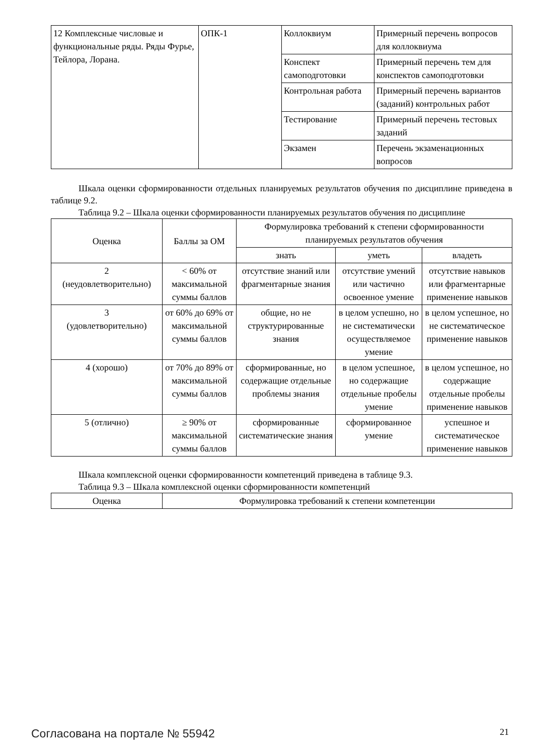| 12 Комплексные числовые и функциональные ряды. Ряды Фурье, Тейлора, Лорана. | ОПК-1 | Коллоквиум | Примерный перечень вопросов для коллоквиума |
| | | Конспект самоподготовки | Примерный перечень тем для конспектов самоподготовки |
| | | Контрольная работа | Примерный перечень вариантов (заданий) контрольных работ |
| | | Тестирование | Примерный перечень тестовых заданий |
| | | Экзамен | Перечень экзаменационных вопросов |
Шкала оценки сформированности отдельных планируемых результатов обучения по дисциплине приведена в таблице 9.2.
Таблица 9.2 – Шкала оценки сформированности планируемых результатов обучения по дисциплине
| Оценка | Баллы за ОМ | Формулировка требований к степени сформированности планируемых результатов обучения | | |
| --- | --- | --- | --- | --- |
| | | знать | уметь | владеть |
| 2 (неудовлетворительно) | < 60% от максимальной суммы баллов | отсутствие знаний или фрагментарные знания | отсутствие умений или частично освоенное умение | отсутствие навыков или фрагментарные применение навыков |
| 3 (удовлетворительно) | от 60% до 69% от максимальной суммы баллов | общие, но не структурированные знания | в целом успешно, но не систематически осуществляемое умение | в целом успешное, но не систематическое применение навыков |
| 4 (хорошо) | от 70% до 89% от максимальной суммы баллов | сформированные, но содержащие отдельные проблемы знания | в целом успешное, но содержащие отдельные пробелы умение | в целом успешное, но содержащие отдельные пробелы применение навыков |
| 5 (отлично) | ≥ 90% от максимальной суммы баллов | сформированные систематические знания | сформированное умение | успешное и систематическое применение навыков |
Шкала комплексной оценки сформированности компетенций приведена в таблице 9.3.
Таблица 9.3 – Шкала комплексной оценки сформированности компетенций
| Оценка | Формулировка требований к степени компетенции |
| --- | --- |
Согласована на портале № 55942 21